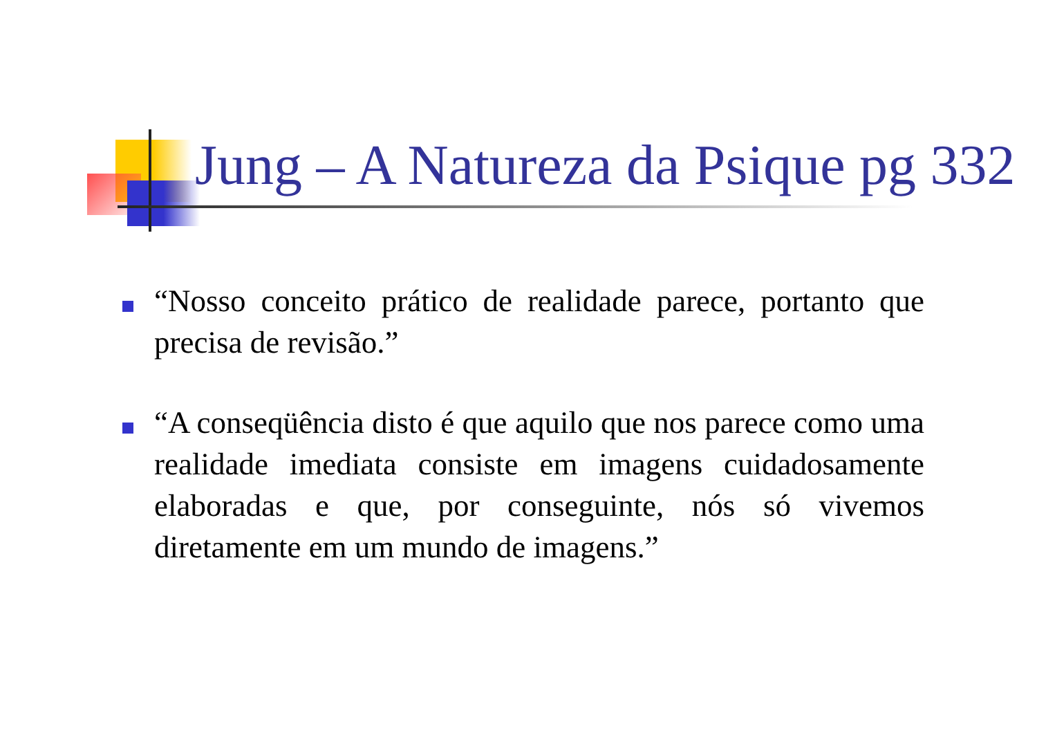Jung – A Natureza da Psique pg 332
“Nosso conceito prático de realidade parece, portanto que precisa de revisão.”
“A conseqüência disto é que aquilo que nos parece como uma realidade imediata consiste em imagens cuidadosamente elaboradas e que, por conseguinte, nós só vivemos diretamente em um mundo de imagens.”